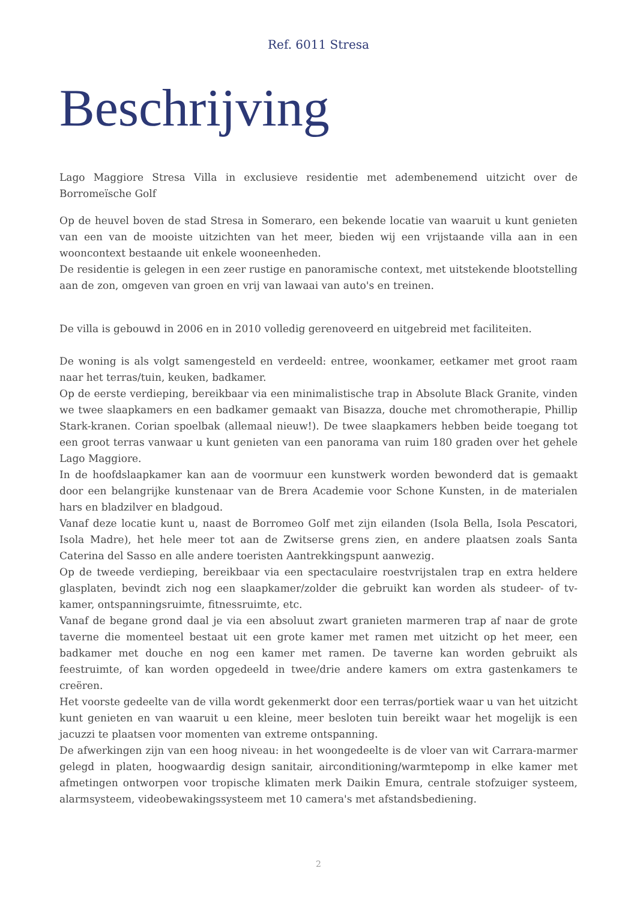Ref. 6011 Stresa
Beschrijving
Lago Maggiore Stresa Villa in exclusieve residentie met adembenemend uitzicht over de Borromeïsche Golf
Op de heuvel boven de stad Stresa in Someraro, een bekende locatie van waaruit u kunt genieten van een van de mooiste uitzichten van het meer, bieden wij een vrijstaande villa aan in een wooncontext bestaande uit enkele wooneenheden.
De residentie is gelegen in een zeer rustige en panoramische context, met uitstekende blootstelling aan de zon, omgeven van groen en vrij van lawaai van auto's en treinen.
De villa is gebouwd in 2006 en in 2010 volledig gerenoveerd en uitgebreid met faciliteiten.
De woning is als volgt samengesteld en verdeeld: entree, woonkamer, eetkamer met groot raam naar het terras/tuin, keuken, badkamer.
Op de eerste verdieping, bereikbaar via een minimalistische trap in Absolute Black Granite, vinden we twee slaapkamers en een badkamer gemaakt van Bisazza, douche met chromotherapie, Phillip Stark-kranen. Corian spoelbak (allemaal nieuw!). De twee slaapkamers hebben beide toegang tot een groot terras vanwaar u kunt genieten van een panorama van ruim 180 graden over het gehele Lago Maggiore.
In de hoofdslaapkamer kan aan de voormuur een kunstwerk worden bewonderd dat is gemaakt door een belangrijke kunstenaar van de Brera Academie voor Schone Kunsten, in de materialen hars en bladzilver en bladgoud.
Vanaf deze locatie kunt u, naast de Borromeo Golf met zijn eilanden (Isola Bella, Isola Pescatori, Isola Madre), het hele meer tot aan de Zwitserse grens zien, en andere plaatsen zoals Santa Caterina del Sasso en alle andere toeristen Aantrekkingspunt aanwezig.
Op de tweede verdieping, bereikbaar via een spectaculaire roestvrijstalen trap en extra heldere glasplaten, bevindt zich nog een slaapkamer/zolder die gebruikt kan worden als studeer- of tv-kamer, ontspanningsruimte, fitnessruimte, etc.
Vanaf de begane grond daal je via een absoluut zwart granieten marmeren trap af naar de grote taverne die momenteel bestaat uit een grote kamer met ramen met uitzicht op het meer, een badkamer met douche en nog een kamer met ramen. De taverne kan worden gebruikt als feestruimte, of kan worden opgedeeld in twee/drie andere kamers om extra gastenkamers te creëren.
Het voorste gedeelte van de villa wordt gekenmerkt door een terras/portiek waar u van het uitzicht kunt genieten en van waaruit u een kleine, meer besloten tuin bereikt waar het mogelijk is een jacuzzi te plaatsen voor momenten van extreme ontspanning.
De afwerkingen zijn van een hoog niveau: in het woongedeelte is de vloer van wit Carrara-marmer gelegd in platen, hoogwaardig design sanitair, airconditioning/warmtepomp in elke kamer met afmetingen ontworpen voor tropische klimaten merk Daikin Emura, centrale stofzuiger systeem, alarmsysteem, videobewakingssysteem met 10 camera's met afstandsbediening.
2